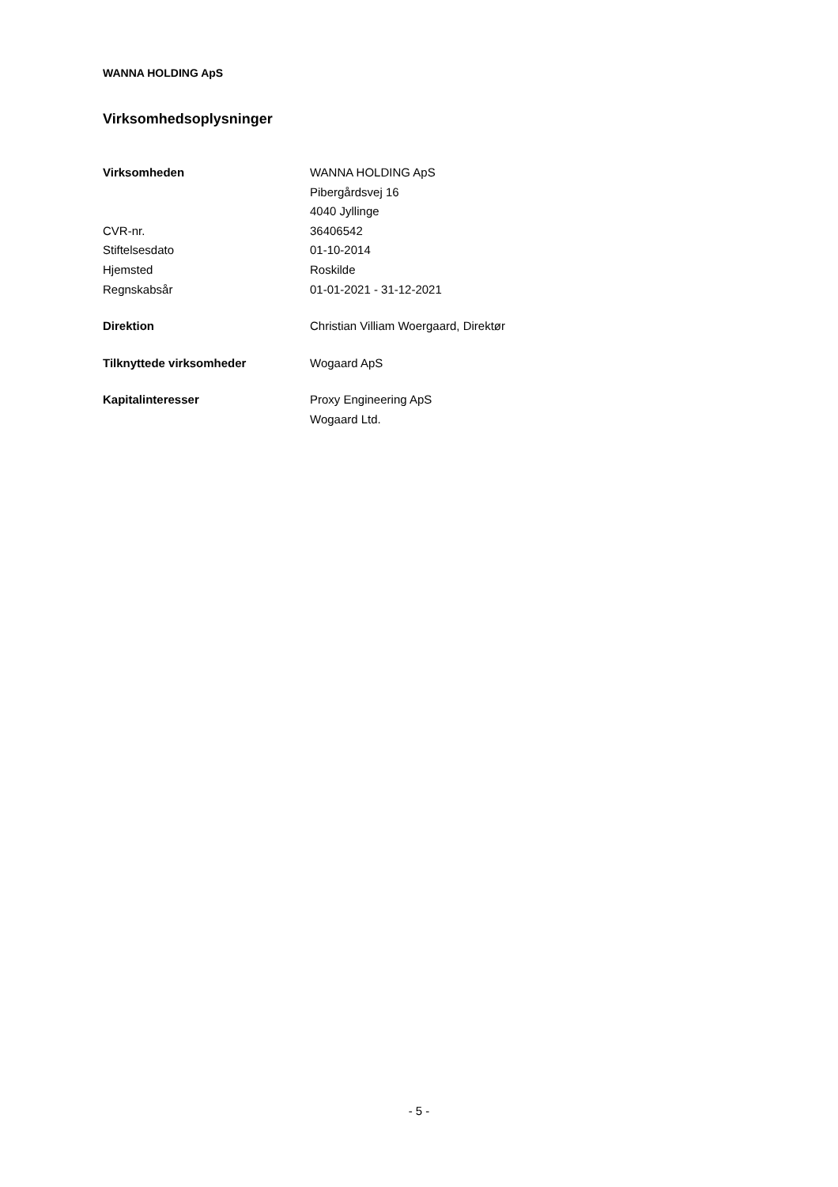WANNA HOLDING ApS
Virksomhedsoplysninger
| Virksomheden | WANNA HOLDING ApS |
| | Pibergårdsvej 16 |
| | 4040 Jyllinge |
| CVR-nr. | 36406542 |
| Stiftelsesdato | 01-10-2014 |
| Hjemsted | Roskilde |
| Regnskabsår | 01-01-2021 - 31-12-2021 |
| Direktion | Christian Villiam Woergaard, Direktør |
| Tilknyttede virksomheder | Wogaard ApS |
| Kapitalinteresser | Proxy Engineering ApS |
| | Wogaard Ltd. |
- 5 -